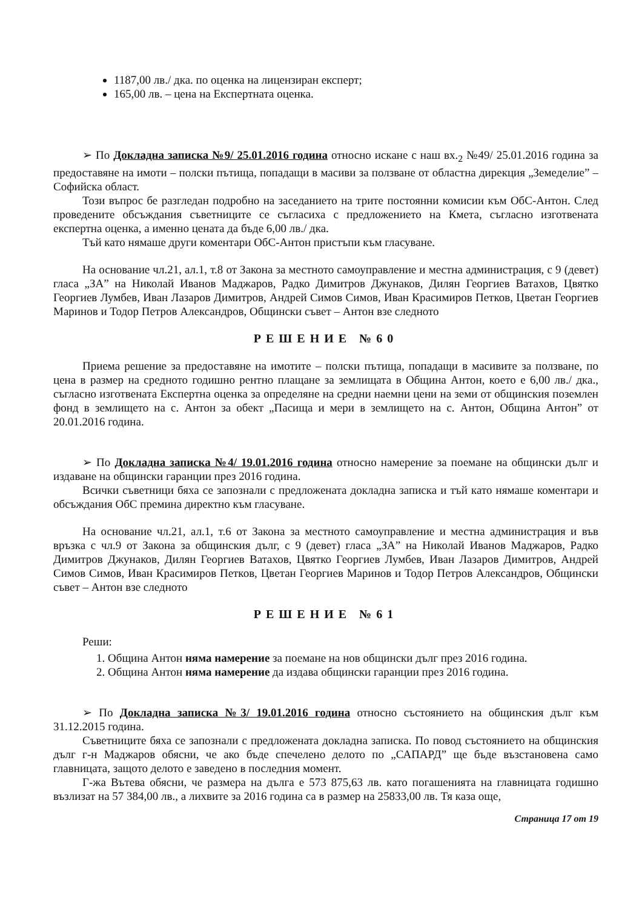1187,00 лв./ дка. по оценка на лицензиран експерт;
165,00 лв. – цена на Експертната оценка.
➢ По Докладна записка №9/ 25.01.2016 година относно искане с наш вх.<sub>2</sub> №49/ 25.01.2016 година за предоставяне на имоти – полски пътища, попадащи в масиви за ползване от областна дирекция „Земеделие” – Софийска област.
Този въпрос бе разгледан подробно на заседанието на трите постоянни комисии към ОбС-Антон. След проведените обсъждания съветниците се съгласиха с предложението на Кмета, съгласно изготвената експертна оценка, а именно цената да бъде 6,00 лв./ дка.
Тъй като нямаше други коментари ОбС-Антон пристъпи към гласуване.
На основание чл.21, ал.1, т.8 от Закона за местното самоуправление и местна администрация, с 9 (девет) гласа „ЗА” на Николай Иванов Маджаров, Радко Димитров Джунаков, Дилян Георгиев Ватахов, Цвятко Георгиев Лумбев, Иван Лазаров Димитров, Андрей Симов Симов, Иван Красимиров Петков, Цветан Георгиев Маринов и Тодор Петров Александров, Общински съвет – Антон взе следното
РЕШЕНИЕ №60
Приема решение за предоставяне на имотите – полски пътища, попадащи в масивите за ползване, по цена в размер на средното годишно рентно плащане за землищата в Община Антон, което е 6,00 лв./ дка., съгласно изготвената Експертна оценка за определяне на средни наемни цени на земи от общинския поземлен фонд в землището на с. Антон за обект „Пасища и мери в землището на с. Антон, Община Антон” от 20.01.2016 година.
➢ По Докладна записка №4/ 19.01.2016 година относно намерение за поемане на общински дълг и издаване на общински гаранции през 2016 година.
Всички съветници бяха се запознали с предложената докладна записка и тъй като нямаше коментари и обсъждания ОбС премина директно към гласуване.
На основание чл.21, ал.1, т.6 от Закона за местното самоуправление и местна администрация и във връзка с чл.9 от Закона за общинския дълг, с 9 (девет) гласа „ЗА” на Николай Иванов Маджаров, Радко Димитров Джунаков, Дилян Георгиев Ватахов, Цвятко Георгиев Лумбев, Иван Лазаров Димитров, Андрей Симов Симов, Иван Красимиров Петков, Цветан Георгиев Маринов и Тодор Петров Александров, Общински съвет – Антон взе следното
РЕШЕНИЕ №61
Реши:
1. Община Антон няма намерение за поемане на нов общински дълг през 2016 година.
2. Община Антон няма намерение да издава общински гаранции през 2016 година.
➢ По Докладна записка №3/ 19.01.2016 година относно състоянието на общинския дълг към 31.12.2015 година.
Съветниците бяха се запознали с предложената докладна записка. По повод състоянието на общинския дълг г-н Маджаров обясни, че ако бъде спечелено делото по „САПАРД” ще бъде възстановена само главницата, защото делото е заведено в последния момент.
Г-жа Вътева обясни, че размера на дълга е 573 875,63 лв. като погашенията на главницата годишно възлизат на 57 384,00 лв., а лихвите за 2016 година са в размер на 25833,00 лв. Тя каза още,
Страница 17 от 19